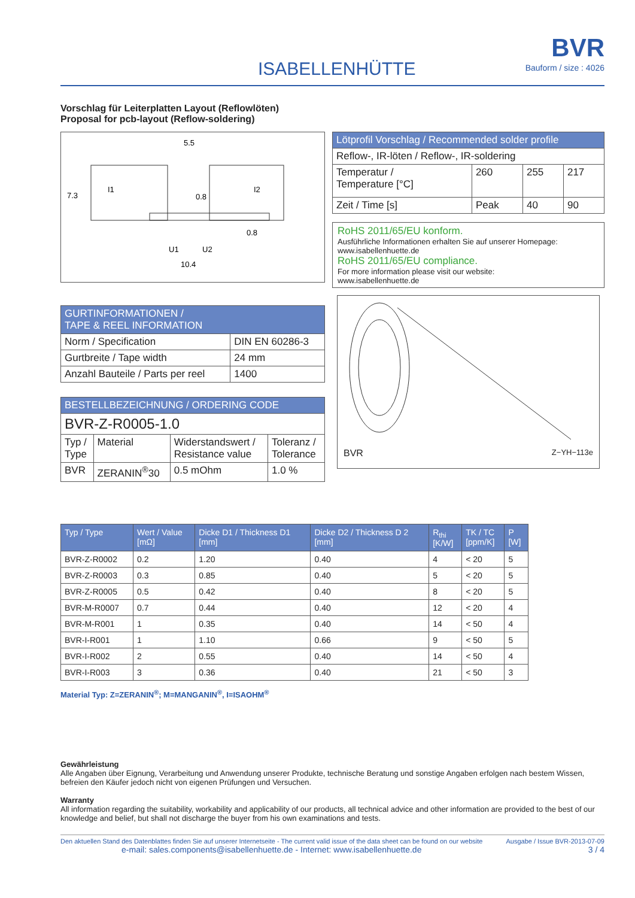ISABELLENHÜTTE
BVR
Bauform / size : 4026
Vorschlag für Leiterplatten Layout (Reflowlöten)
Proposal for pcb-layout (Reflow-soldering)
5.5
0.8
0.8
10.4
U1
U2
I1
I2
7.3
| GURTINFORMATIONEN / TAPE & REEL INFORMATION | |
| --- | --- |
| Norm / Specification | DIN EN 60286-3 |
| Gurtbreite / Tape width | 24 mm |
| Anzahl Bauteile / Parts per reel | 1400 |
| BESTELLBEZEICHNUNG / ORDERING CODE | | | |
| --- | --- | --- | --- |
| BVR-Z-R0005-1.0 | | | |
| Typ / Type | Material | Widerstandswert / Resistance value | Toleranz / Tolerance |
| BVR | ZERANIN<sup>®</sup>30 | 0.5 mOhm | 1.0 % |
| Lötprofil Vorschlag / Recommended solder profile | | | |
| --- | --- | --- | --- |
| Reflow-, IR-löten / Reflow-, IR-soldering | | | |
| Temperatur / Temperature [°C] | 260 | 255 | 217 |
| Zeit / Time [s] | Peak | 40 | 90 |
RoHS 2011/65/EU konform.
Ausführliche Informationen erhalten Sie auf unserer Homepage:
www.isabellenhuette.de
RoHS 2011/65/EU compliance.
For more information please visit our website:
www.isabellenhuette.de
BVR Z−YH−113e
| Typ / Type | Wert / Value [mΩ] | Dicke D1 / Thickness D1 [mm] | Dicke D2 / Thickness D 2 [mm] | R<sub>thi</sub> [K/W] | TK / TC [ppm/K] | P [W] |
| --- | --- | --- | --- | --- | --- | --- |
| BVR-Z-R0002 | 0.2 | 1.20 | 0.40 | 4 | < 20 | 5 |
| BVR-Z-R0003 | 0.3 | 0.85 | 0.40 | 5 | < 20 | 5 |
| BVR-Z-R0005 | 0.5 | 0.42 | 0.40 | 8 | < 20 | 5 |
| BVR-M-R0007 | 0.7 | 0.44 | 0.40 | 12 | < 20 | 4 |
| BVR-M-R001 | 1 | 0.35 | 0.40 | 14 | < 50 | 4 |
| BVR-I-R001 | 1 | 1.10 | 0.66 | 9 | < 50 | 5 |
| BVR-I-R002 | 2 | 0.55 | 0.40 | 14 | < 50 | 4 |
| BVR-I-R003 | 3 | 0.36 | 0.40 | 21 | < 50 | 3 |
Material Typ: Z=ZERANIN<sup>®</sup>; M=MANGANIN<sup>®</sup>, I=ISAOHM<sup>®</sup>
Gewährleistung
Alle Angaben über Eignung, Verarbeitung und Anwendung unserer Produkte, technische Beratung und sonstige Angaben erfolgen nach bestem Wissen, befreien den Käufer jedoch nicht von eigenen Prüfungen und Versuchen.
Warranty
All information regarding the suitability, workability and applicability of our products, all technical advice and other information are provided to the best of our knowledge and belief, but shall not discharge the buyer from his own examinations and tests.
Den aktuellen Stand des Datenblattes finden Sie auf unserer Internetseite - The current valid issue of the data sheet can be found on our website
e-mail: sales.components@isabellenhuette.de - Internet: www.isabellenhuette.de
Ausgabe / Issue BVR-2013-07-09
3 / 4